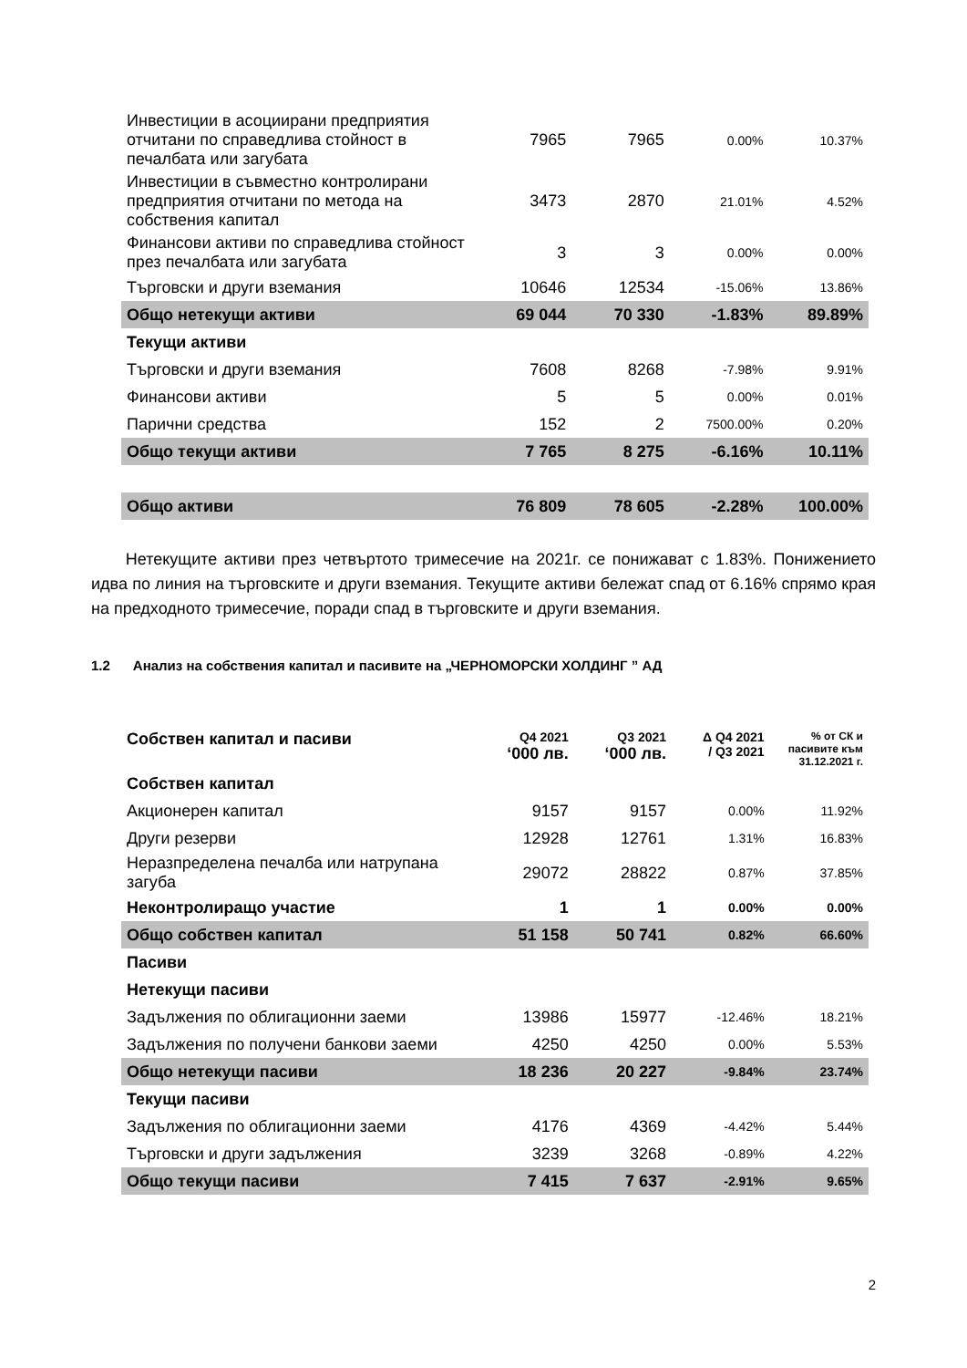| Инвестиции в асоциирани предприятия отчитани по справедлива стойност в печалбата или загубата | 7965 | 7965 | 0.00% | 10.37% |
| Инвестиции в съвместно контролирани предприятия отчитани по метода на собствения капитал | 3473 | 2870 | 21.01% | 4.52% |
| Финансови активи по справедлива стойност през печалбата или загубата | 3 | 3 | 0.00% | 0.00% |
| Търговски и други вземания | 10646 | 12534 | -15.06% | 13.86% |
| Общо нетекущи активи | 69 044 | 70 330 | -1.83% | 89.89% |
| Текущи активи | | | | |
| Търговски и други вземания | 7608 | 8268 | -7.98% | 9.91% |
| Финансови активи | 5 | 5 | 0.00% | 0.01% |
| Парични средства | 152 | 2 | 7500.00% | 0.20% |
| Общо текущи активи | 7 765 | 8 275 | -6.16% | 10.11% |
| Общо активи | 76 809 | 78 605 | -2.28% | 100.00% |
Нетекущите активи през четвъртото тримесечие на 2021г. се понижават с 1.83%. Понижението идва по линия на търговските и други вземания. Текущите активи бележат спад от 6.16% спрямо края на предходното тримесечие, поради спад в търговските и други вземания.
1.2 Анализ на собствения капитал и пасивите на „ЧЕРНОМОРСКИ ХОЛДИНГ ” АД
| Собствен капитал и пасиви | Q4 2021 ‘000 лв. | Q3 2021 ‘000 лв. | Δ Q4 2021 / Q3 2021 | % от СК и пасивите към 31.12.2021 г. |
| --- | --- | --- | --- | --- |
| Собствен капитал | | | | |
| Акционерен капитал | 9157 | 9157 | 0.00% | 11.92% |
| Други резерви | 12928 | 12761 | 1.31% | 16.83% |
| Неразпределена печалба или натрупана загуба | 29072 | 28822 | 0.87% | 37.85% |
| Неконтролиращо участие | 1 | 1 | 0.00% | 0.00% |
| Общо собствен капитал | 51 158 | 50 741 | 0.82% | 66.60% |
| Пасиви | | | | |
| Нетекущи пасиви | | | | |
| Задължения по облигационни заеми | 13986 | 15977 | -12.46% | 18.21% |
| Задължения по получени банкови заеми | 4250 | 4250 | 0.00% | 5.53% |
| Общо нетекущи пасиви | 18 236 | 20 227 | -9.84% | 23.74% |
| Текущи пасиви | | | | |
| Задължения по облигационни заеми | 4176 | 4369 | -4.42% | 5.44% |
| Търговски и други задължения | 3239 | 3268 | -0.89% | 4.22% |
| Общо текущи пасиви | 7 415 | 7 637 | -2.91% | 9.65% |
2